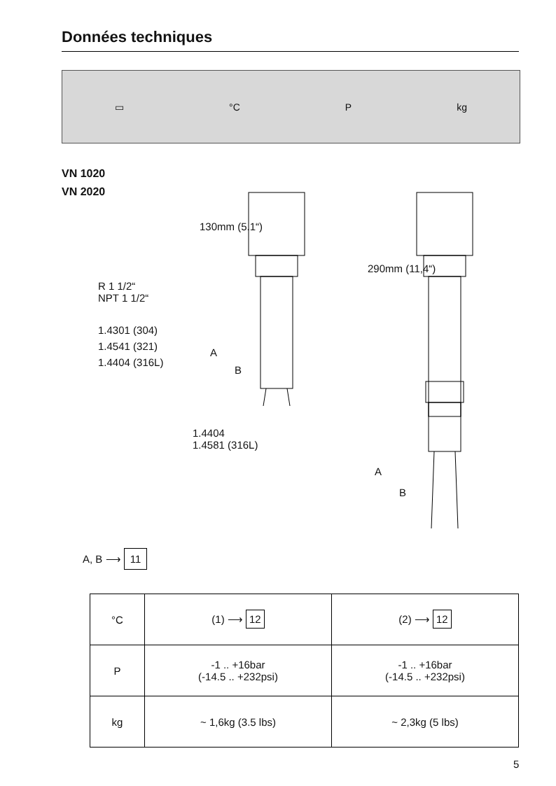Données techniques
▭ °C P kg
VN 1020
VN 2020
130mm (5.1“)
R 1 1/2“
NPT 1 1/2“
1.4301 (304)
1.4541 (321)
1.4404 (316L)
A
B
1.4404
1.4581 (316L)
290mm (11,4“)
A
B
A, B ⟶ 11
| °C | (1) ⟶ 12 | (2) ⟶ 12 |
| P | -1 .. +16bar (-14.5 .. +232psi) | -1 .. +16bar (-14.5 .. +232psi) |
| kg | ~ 1,6kg (3.5 lbs) | ~ 2,3kg (5 lbs) |
5